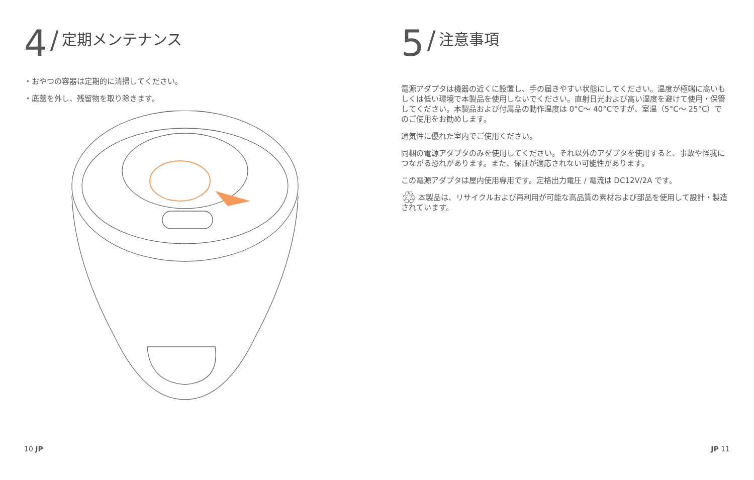4 / 定期メンテナンス
・おやつの容器は定期的に清掃してください。
・底蓋を外し、残留物を取り除きます。
5 / 注意事項
電源アダプタは機器の近くに設置し、手の届きやすい状態にしてください。温度が極端に高いもしくは低い環境で本製品を使用しないでください。直射日光および高い湿度を避けて使用・保管してください。本製品および付属品の動作温度は 0°C～ 40°Cですが、室温（5°C～ 25°C）でのご使用をお勧めします。
通気性に優れた室内でご使用ください。
同梱の電源アダプタのみを使用してください。それ以外のアダプタを使用すると、事故や怪我につながる恐れがあります。また、保証が適応されない可能性があります。
この電源アダプタは屋内使用専用です。定格出力電圧 / 電流は DC12V/2A です。
♲ 本製品は、リサイクルおよび再利用が可能な高品質の素材および部品を使用して設計・製造されています。
10 JP JP 11